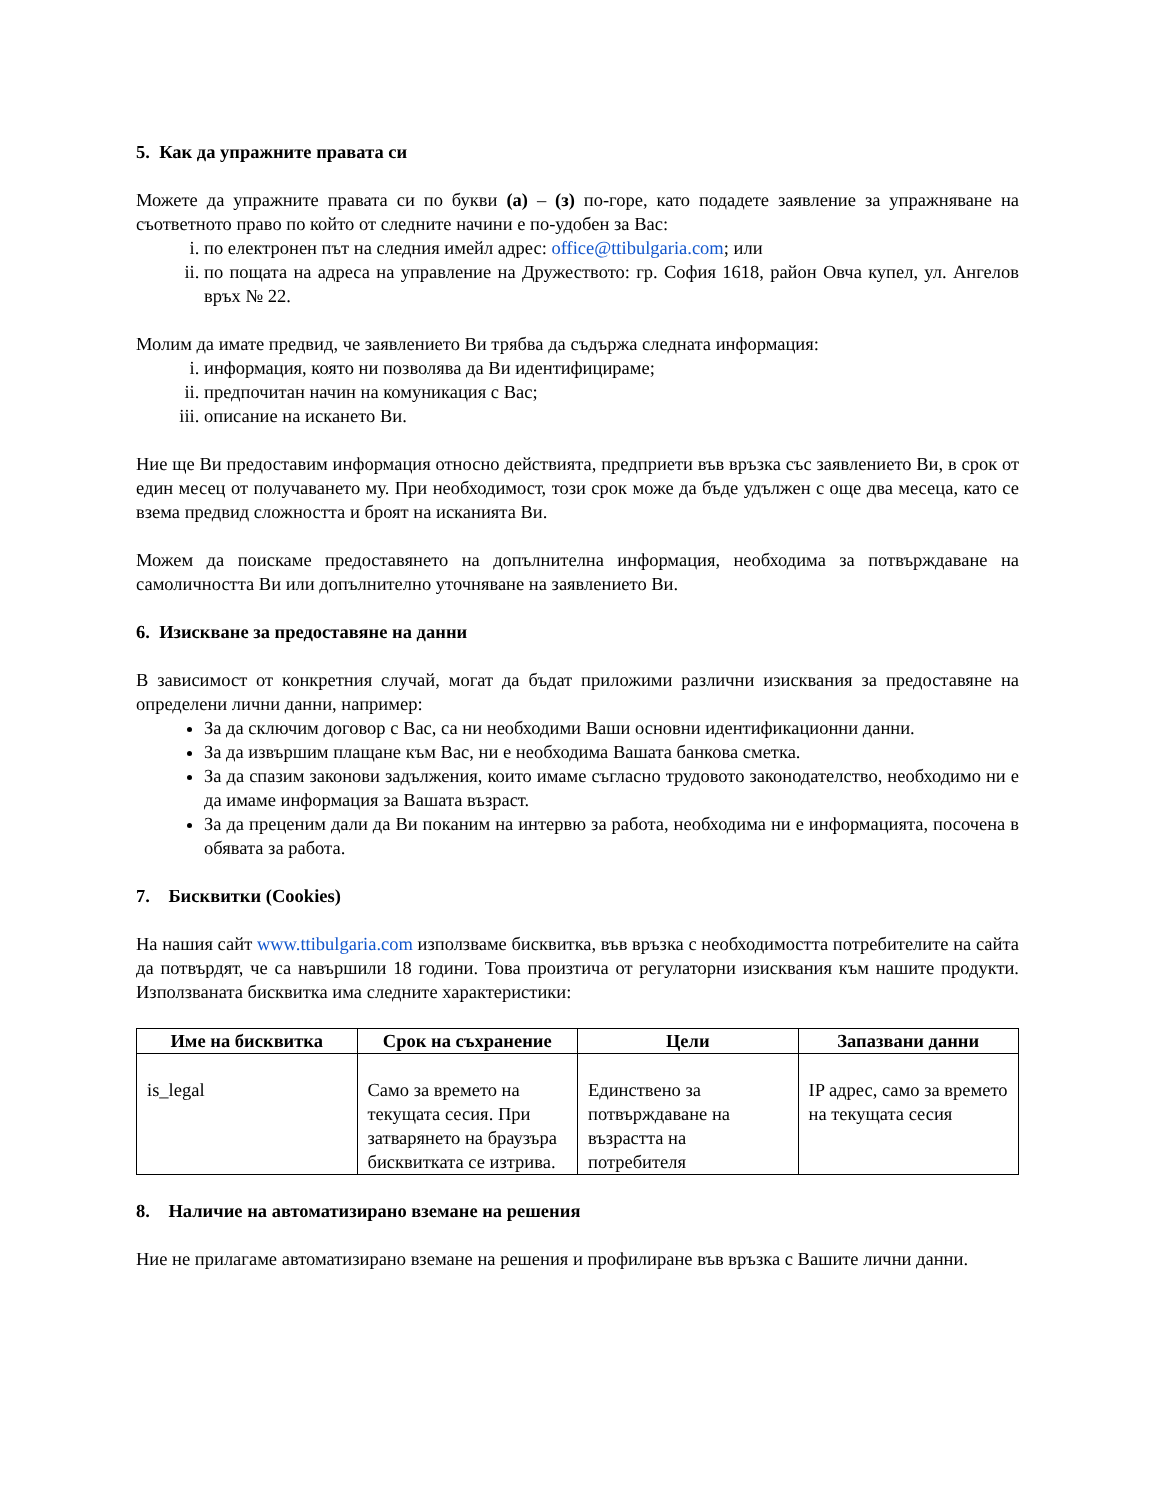5. Как да упражните правата си
Можете да упражните правата си по букви (а) – (з) по-горе, като подадете заявление за упражняване на съответното право по който от следните начини е по-удобен за Вас:
i. по електронен път на следния имейл адрес: office@ttibulgaria.com; или
ii. по пощата на адреса на управление на Дружеството: гр. София 1618, район Овча купел, ул. Ангелов връх № 22.
Молим да имате предвид, че заявлението Ви трябва да съдържа следната информация:
i. информация, която ни позволява да Ви идентифицираме;
ii. предпочитан начин на комуникация с Вас;
iii. описание на искането Ви.
Ние ще Ви предоставим информация относно действията, предприети във връзка със заявлението Ви, в срок от един месец от получаването му. При необходимост, този срок може да бъде удължен с още два месеца, като се взема предвид сложността и броят на исканията Ви.
Можем да поискаме предоставянето на допълнителна информация, необходима за потвърждаване на самоличността Ви или допълнително уточняване на заявлението Ви.
6. Изискване за предоставяне на данни
В зависимост от конкретния случай, могат да бъдат приложими различни изисквания за предоставяне на определени лични данни, например:
За да сключим договор с Вас, са ни необходими Ваши основни идентификационни данни.
За да извършим плащане към Вас, ни е необходима Вашата банкова сметка.
За да спазим законови задължения, които имаме съгласно трудовото законодателство, необходимо ни е да имаме информация за Вашата възраст.
За да преценим дали да Ви поканим на интервю за работа, необходима ни е информацията, посочена в обявата за работа.
7. Бисквитки (Cookies)
На нашия сайт www.ttibulgaria.com използваме бисквитка, във връзка с необходимостта потребителите на сайта да потвърдят, че са навършили 18 години. Това произтича от регулаторни изисквания към нашите продукти. Използваната бисквитка има следните характеристики:
| Име на бисквитка | Срок на съхранение | Цели | Запазвани данни |
| --- | --- | --- | --- |
| is_legal | Само за времето на текущата сесия. При затварянето на браузъра бисквитката се изтрива. | Единствено за потвърждаване на възрастта на потребителя | IP адрес, само за времето на текущата сесия |
8. Наличие на автоматизирано вземане на решения
Ние не прилагаме автоматизирано вземане на решения и профилиране във връзка с Вашите лични данни.